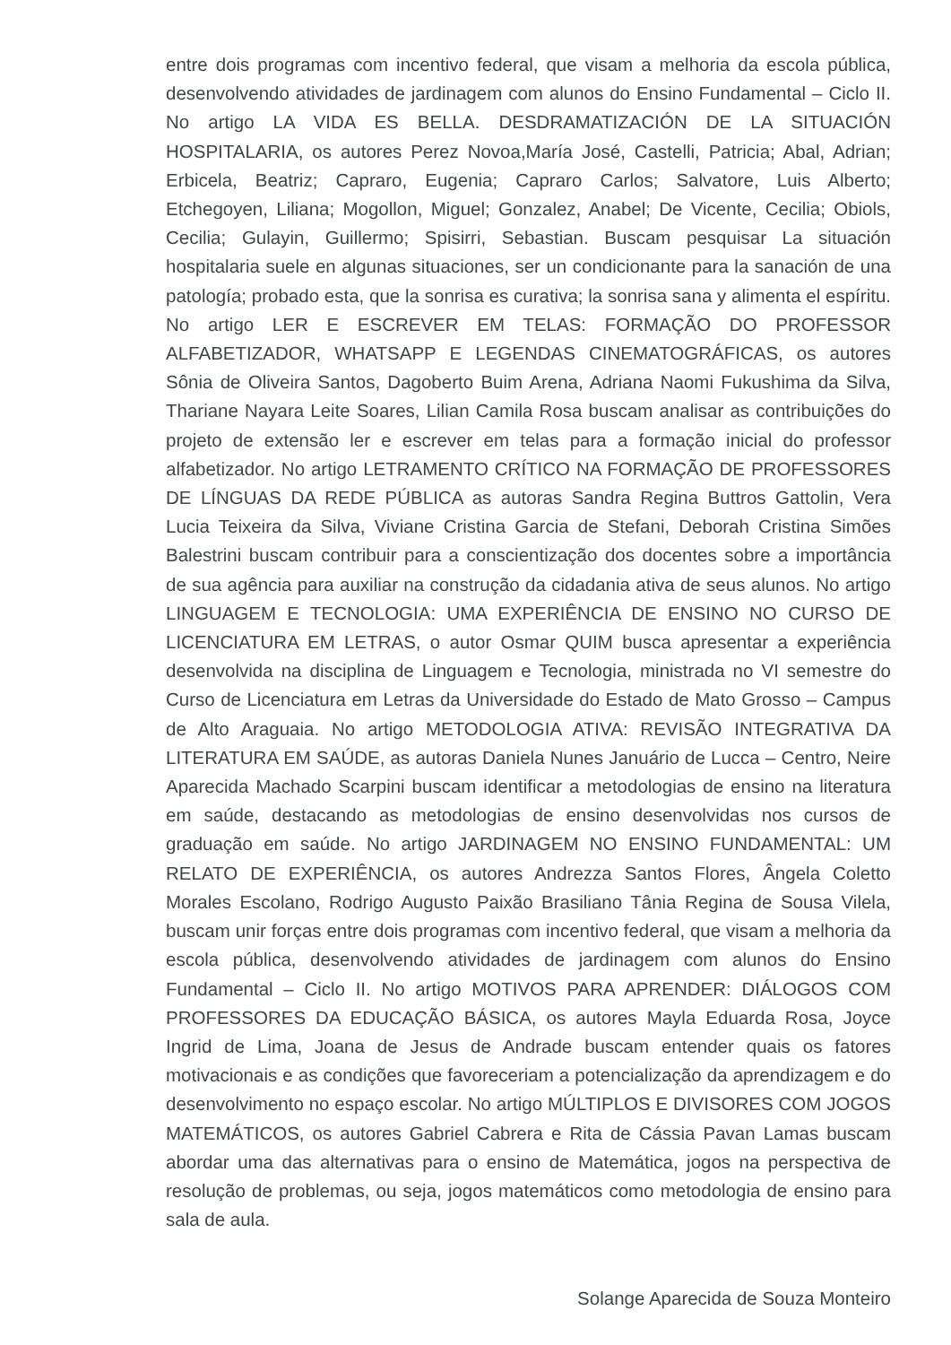entre dois programas com incentivo federal, que visam a melhoria da escola pública, desenvolvendo atividades de jardinagem com alunos do Ensino Fundamental – Ciclo II. No artigo LA VIDA ES BELLA. DESDRAMATIZACIÓN DE LA SITUACIÓN HOSPITALARIA, os autores Perez Novoa,María José, Castelli, Patricia; Abal, Adrian; Erbicela, Beatriz; Capraro, Eugenia; Capraro Carlos; Salvatore, Luis Alberto; Etchegoyen, Liliana; Mogollon, Miguel; Gonzalez, Anabel; De Vicente, Cecilia; Obiols, Cecilia; Gulayin, Guillermo; Spisirri, Sebastian. Buscam pesquisar La situación hospitalaria suele en algunas situaciones, ser un condicionante para la sanación de una patología; probado esta, que la sonrisa es curativa; la sonrisa sana y alimenta el espíritu. No artigo LER E ESCREVER EM TELAS: FORMAÇÃO DO PROFESSOR ALFABETIZADOR, WHATSAPP E LEGENDAS CINEMATOGRÁFICAS, os autores Sônia de Oliveira Santos, Dagoberto Buim Arena, Adriana Naomi Fukushima da Silva, Thariane Nayara Leite Soares, Lilian Camila Rosa buscam analisar as contribuições do projeto de extensão ler e escrever em telas para a formação inicial do professor alfabetizador. No artigo LETRAMENTO CRÍTICO NA FORMAÇÃO DE PROFESSORES DE LÍNGUAS DA REDE PÚBLICA as autoras Sandra Regina Buttros Gattolin, Vera Lucia Teixeira da Silva, Viviane Cristina Garcia de Stefani, Deborah Cristina Simões Balestrini buscam contribuir para a conscientização dos docentes sobre a importância de sua agência para auxiliar na construção da cidadania ativa de seus alunos. No artigo LINGUAGEM E TECNOLOGIA: UMA EXPERIÊNCIA DE ENSINO NO CURSO DE LICENCIATURA EM LETRAS, o autor Osmar QUIM busca apresentar a experiência desenvolvida na disciplina de Linguagem e Tecnologia, ministrada no VI semestre do Curso de Licenciatura em Letras da Universidade do Estado de Mato Grosso – Campus de Alto Araguaia. No artigo METODOLOGIA ATIVA: REVISÃO INTEGRATIVA DA LITERATURA EM SAÚDE, as autoras Daniela Nunes Januário de Lucca – Centro, Neire Aparecida Machado Scarpini buscam identificar a metodologias de ensino na literatura em saúde, destacando as metodologias de ensino desenvolvidas nos cursos de graduação em saúde. No artigo JARDINAGEM NO ENSINO FUNDAMENTAL: UM RELATO DE EXPERIÊNCIA, os autores Andrezza Santos Flores, Ângela Coletto Morales Escolano, Rodrigo Augusto Paixão Brasiliano Tânia Regina de Sousa Vilela, buscam unir forças entre dois programas com incentivo federal, que visam a melhoria da escola pública, desenvolvendo atividades de jardinagem com alunos do Ensino Fundamental – Ciclo II. No artigo MOTIVOS PARA APRENDER: DIÁLOGOS COM PROFESSORES DA EDUCAÇÃO BÁSICA, os autores Mayla Eduarda Rosa, Joyce Ingrid de Lima, Joana de Jesus de Andrade buscam entender quais os fatores motivacionais e as condições que favoreceriam a potencialização da aprendizagem e do desenvolvimento no espaço escolar. No artigo MÚLTIPLOS E DIVISORES COM JOGOS MATEMÁTICOS, os autores Gabriel Cabrera e Rita de Cássia Pavan Lamas buscam abordar uma das alternativas para o ensino de Matemática, jogos na perspectiva de resolução de problemas, ou seja, jogos matemáticos como metodologia de ensino para sala de aula.
Solange Aparecida de Souza Monteiro